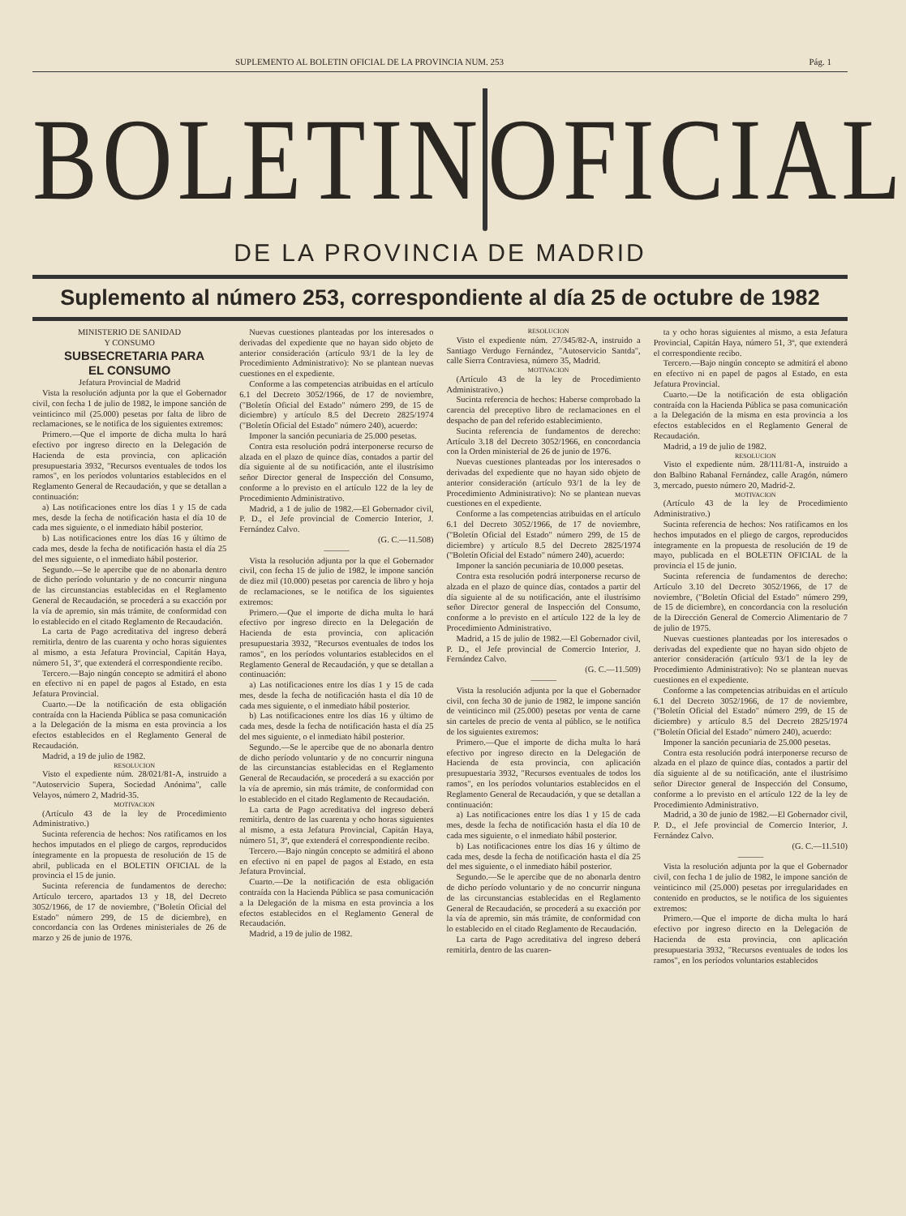SUPLEMENTO AL BOLETIN OFICIAL DE LA PROVINCIA NUM. 253 Pág. 1
BOLETIN OFICIAL
DE LA PROVINCIA DE MADRID
Suplemento al número 253, correspondiente al día 25 de octubre de 1982
MINISTERIO DE SANIDAD
Y CONSUMO
SUBSECRETARIA PARA
EL CONSUMO
Jefatura Provincial de Madrid
Vista la resolución adjunta por la que el Gobernador civil, con fecha 1 de julio de 1982, le impone sanción de veinticinco mil (25.000) pesetas por falta de libro de reclamaciones, se le notifica de los siguientes extremos:
Primero.—Que el importe de dicha multa lo hará efectivo por ingreso directo en la Delegación de Hacienda de esta provincia, con aplicación presupuestaria 3932, "Recursos eventuales de todos los ramos", en los períodos voluntarios establecidos en el Reglamento General de Recaudación, y que se detallan a continuación:
a) Las notificaciones entre los días 1 y 15 de cada mes, desde la fecha de notificación hasta el día 10 de cada mes siguiente, o el inmediato hábil posterior.
b) Las notificaciones entre los días 16 y último de cada mes, desde la fecha de notificación hasta el día 25 del mes siguiente, o el inmediato hábil posterior.
Segundo.—Se le apercibe que de no abonarla dentro de dicho período voluntario y de no concurrir ninguna de las circunstancias establecidas en el Reglamento General de Recaudación, se procederá a su exacción por la vía de apremio, sin más trámite, de conformidad con lo establecido en el citado Reglamento de Recaudación.
La carta de Pago acreditativa del ingreso deberá remitirla, dentro de las cuarenta y ocho horas siguientes al mismo, a esta Jefatura Provincial, Capitán Haya, número 51, 3º, que extenderá el correspondiente recibo.
Tercero.—Bajo ningún concepto se admitirá el abono en efectivo ni en papel de pagos al Estado, en esta Jefatura Provincial.
Cuarto.—De la notificación de esta obligación contraída con la Hacienda Pública se pasa comunicación a la Delegación de la misma en esta provincia a los efectos establecidos en el Reglamento General de Recaudación.
Madrid, a 19 de julio de 1982.
RESOLUCION
Visto el expediente núm. 28/021/81-A, instruido a "Autoservicio Supera, Sociedad Anónima", calle Velayos, número 2, Madrid-35.
MOTIVACION
(Artículo 43 de la ley de Procedimiento Administrativo.)
Sucinta referencia de hechos: Nos ratificamos en los hechos imputados en el pliego de cargos, reproducidos íntegramente en la propuesta de resolución de 15 de abril, publicada en el BOLETIN OFICIAL de la provincia el 15 de junio.
Sucinta referencia de fundamentos de derecho: Artículo tercero, apartados 13 y 18, del Decreto 3052/1966, de 17 de noviembre, ("Boletín Oficial del Estado" número 299, de 15 de diciembre), en concordancia con las Ordenes ministeriales de 26 de marzo y 26 de junio de 1976.
Nuevas cuestiones planteadas por los interesados o derivadas del expediente que no hayan sido objeto de anterior consideración (artículo 93/1 de la ley de Procedimiento Administrativo): No se plantean nuevas cuestiones en el expediente.
Conforme a las competencias atribuidas en el artículo 6.1 del Decreto 3052/1966, de 17 de noviembre, ("Boletín Oficial del Estado" número 299, de 15 de diciembre) y artículo 8.5 del Decreto 2825/1974 ("Boletín Oficial del Estado" número 240), acuerdo:
Imponer la sanción pecuniaria de 25.000 pesetas.
Contra esta resolución podrá interponerse recurso de alzada en el plazo de quince días, contados a partir del día siguiente al de su notificación, ante el ilustrísimo señor Director general de Inspección del Consumo, conforme a lo previsto en el artículo 122 de la ley de Procedimiento Administrativo.
Madrid, a 1 de julio de 1982.—El Gobernador civil, P. D., el Jefe provincial de Comercio Interior, J. Fernández Calvo.
(G. C.—11.508)
———
Vista la resolución adjunta por la que el Gobernador civil, con fecha 15 de julio de 1982, le impone sanción de diez mil (10.000) pesetas por carencia de libro y hoja de reclamaciones, se le notifica de los siguientes extremos:
Primero.—Que el importe de dicha multa lo hará efectivo por ingreso directo en la Delegación de Hacienda de esta provincia, con aplicación presupuestaria 3932, "Recursos eventuales de todos los ramos", en los períodos voluntarios establecidos en el Reglamento General de Recaudación, y que se detallan a continuación:
a) Las notificaciones entre los días 1 y 15 de cada mes, desde la fecha de notificación hasta el día 10 de cada mes siguiente, o el inmediato hábil posterior.
b) Las notificaciones entre los días 16 y último de cada mes, desde la fecha de notificación hasta el día 25 del mes siguiente, o el inmediato hábil posterior.
Segundo.—Se le apercibe que de no abonarla dentro de dicho período voluntario y de no concurrir ninguna de las circunstancias establecidas en el Reglamento General de Recaudación, se procederá a su exacción por la vía de apremio, sin más trámite, de conformidad con lo establecido en el citado Reglamento de Recaudación.
La carta de Pago acreditativa del ingreso deberá remitirla, dentro de las cuarenta y ocho horas siguientes al mismo, a esta Jefatura Provincial, Capitán Haya, número 51, 3º, que extenderá el correspondiente recibo.
Tercero.—Bajo ningún concepto se admitirá el abono en efectivo ni en papel de pagos al Estado, en esta Jefatura Provincial.
Cuarto.—De la notificación de esta obligación contraída con la Hacienda Pública se pasa comunicación a la Delegación de la misma en esta provincia a los efectos establecidos en el Reglamento General de Recaudación.
Madrid, a 19 de julio de 1982.
RESOLUCION
Visto el expediente núm. 27/345/82-A, instruido a Santiago Verdugo Fernández, "Autoservicio Santda", calle Sierra Contraviesa, número 35, Madrid.
MOTIVACION
(Artículo 43 de la ley de Procedimiento Administrativo.)
Sucinta referencia de hechos: Haberse comprobado la carencia del preceptivo libro de reclamaciones en el despacho de pan del referido establecimiento.
Sucinta referencia de fundamentos de derecho: Artículo 3.18 del Decreto 3052/1966, en concordancia con la Orden ministerial de 26 de junio de 1976.
Nuevas cuestiones planteadas por los interesados o derivadas del expediente que no hayan sido objeto de anterior consideración (artículo 93/1 de la ley de Procedimiento Administrativo): No se plantean nuevas cuestiones en el expediente.
Conforme a las competencias atribuidas en el artículo 6.1 del Decreto 3052/1966, de 17 de noviembre, ("Boletín Oficial del Estado" número 299, de 15 de diciembre) y artículo 8.5 del Decreto 2825/1974 ("Boletín Oficial del Estado" número 240), acuerdo:
Imponer la sanción pecuniaria de 10.000 pesetas.
Contra esta resolución podrá interponerse recurso de alzada en el plazo de quince días, contados a partir del día siguiente al de su notificación, ante el ilustrísimo señor Director general de Inspección del Consumo, conforme a lo previsto en el artículo 122 de la ley de Procedimiento Administrativo.
Madrid, a 15 de julio de 1982.—El Gobernador civil, P. D., el Jefe provincial de Comercio Interior, J. Fernández Calvo.
(G. C.—11.509)
———
Vista la resolución adjunta por la que el Gobernador civil, con fecha 30 de junio de 1982, le impone sanción de veinticinco mil (25.000) pesetas por venta de carne sin carteles de precio de venta al público, se le notifica de los siguientes extremos:
Primero.—Que el importe de dicha multa lo hará efectivo por ingreso directo en la Delegación de Hacienda de esta provincia, con aplicación presupuestaria 3932, "Recursos eventuales de todos los ramos", en los períodos voluntarios establecidos en el Reglamento General de Recaudación, y que se detallan a continuación:
a) Las notificaciones entre los días 1 y 15 de cada mes, desde la fecha de notificación hasta el día 10 de cada mes siguiente, o el inmediato hábil posterior.
b) Las notificaciones entre los días 16 y último de cada mes, desde la fecha de notificación hasta el día 25 del mes siguiente, o el inmediato hábil posterior.
Segundo.—Se le apercibe que de no abonarla dentro de dicho período voluntario y de no concurrir ninguna de las circunstancias establecidas en el Reglamento General de Recaudación, se procederá a su exacción por la vía de apremio, sin más trámite, de conformidad con lo establecido en el citado Reglamento de Recaudación.
La carta de Pago acreditativa del ingreso deberá remitirla, dentro de las cuaren-
ta y ocho horas siguientes al mismo, a esta Jefatura Provincial, Capitán Haya, número 51, 3º, que extenderá el correspondiente recibo.
Tercero.—Bajo ningún concepto se admitirá el abono en efectivo ni en papel de pagos al Estado, en esta Jefatura Provincial.
Cuarto.—De la notificación de esta obligación contraída con la Hacienda Pública se pasa comunicación a la Delegación de la misma en esta provincia a los efectos establecidos en el Reglamento General de Recaudación.
Madrid, a 19 de julio de 1982.
RESOLUCION
Visto el expediente núm. 28/111/81-A, instruido a don Balbino Rabanal Fernández, calle Aragón, número 3, mercado, puesto número 20, Madrid-2.
MOTIVACION
(Artículo 43 de la ley de Procedimiento Administrativo.)
Sucinta referencia de hechos: Nos ratificamos en los hechos imputados en el pliego de cargos, reproducidos íntegramente en la propuesta de resolución de 19 de mayo, publicada en el BOLETIN OFICIAL de la provincia el 15 de junio.
Sucinta referencia de fundamentos de derecho: Artículo 3.10 del Decreto 3052/1966, de 17 de noviembre, ("Boletín Oficial del Estado" número 299, de 15 de diciembre), en concordancia con la resolución de la Dirección General de Comercio Alimentario de 7 de julio de 1975.
Nuevas cuestiones planteadas por los interesados o derivadas del expediente que no hayan sido objeto de anterior consideración (artículo 93/1 de la ley de Procedimiento Administrativo): No se plantean nuevas cuestiones en el expediente.
Conforme a las competencias atribuidas en el artículo 6.1 del Decreto 3052/1966, de 17 de noviembre, ("Boletín Oficial del Estado" número 299, de 15 de diciembre) y artículo 8.5 del Decreto 2825/1974 ("Boletín Oficial del Estado" número 240), acuerdo:
Imponer la sanción pecuniaria de 25.000 pesetas.
Contra esta resolución podrá interponerse recurso de alzada en el plazo de quince días, contados a partir del día siguiente al de su notificación, ante el ilustrísimo señor Director general de Inspección del Consumo, conforme a lo previsto en el artículo 122 de la ley de Procedimiento Administrativo.
Madrid, a 30 de junio de 1982.—El Gobernador civil, P. D., el Jefe provincial de Comercio Interior, J. Fernández Calvo.
(G. C.—11.510)
———
Vista la resolución adjunta por la que el Gobernador civil, con fecha 1 de julio de 1982, le impone sanción de veinticinco mil (25.000) pesetas por irregularidades en contenido en productos, se le notifica de los siguientes extremos:
Primero.—Que el importe de dicha multa lo hará efectivo por ingreso directo en la Delegación de Hacienda de esta provincia, con aplicación presupuestaria 3932, "Recursos eventuales de todos los ramos", en los períodos voluntarios establecidos